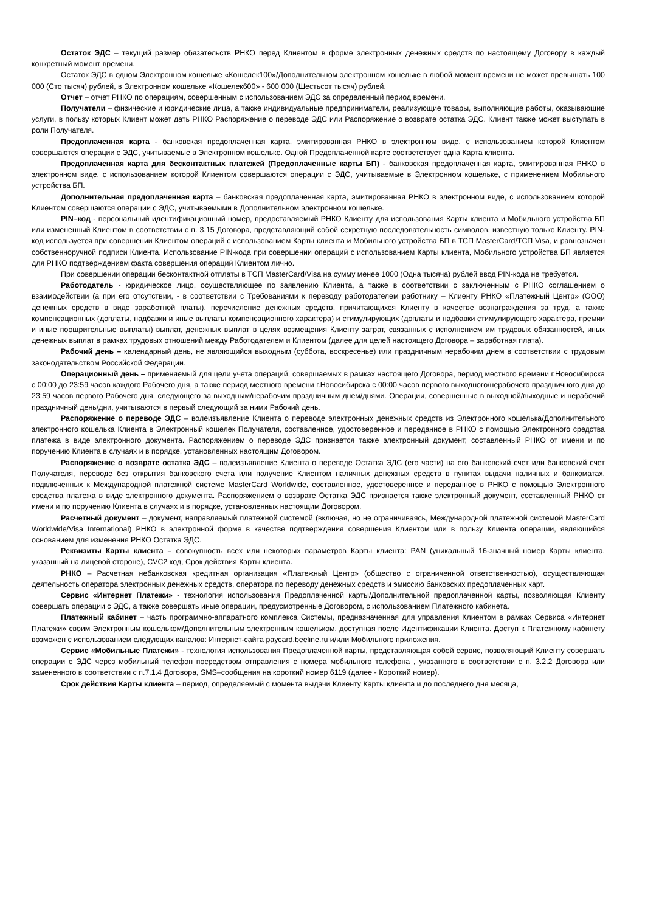Остаток ЭДС – текущий размер обязательств РНКО перед Клиентом в форме электронных денежных средств по настоящему Договору в каждый конкретный момент времени.
Остаток ЭДС в одном Электронном кошельке «Кошелек100»/Дополнительном электронном кошельке в любой момент времени не может превышать 100 000 (Сто тысяч) рублей, в Электронном кошельке «Кошелек600» - 600 000 (Шестьсот тысяч) рублей.
Отчет – отчет РНКО по операциям, совершенным с использованием ЭДС за определенный период времени.
Получатели – физические и юридические лица, а также индивидуальные предприниматели, реализующие товары, выполняющие работы, оказывающие услуги, в пользу которых Клиент может дать РНКО Распоряжение о переводе ЭДС или Распоряжение о возврате остатка ЭДС. Клиент также может выступать в роли Получателя.
Предоплаченная карта - банковская предоплаченная карта, эмитированная РНКО в электронном виде, с использованием которой Клиентом совершаются операции с ЭДС, учитываемые в Электронном кошельке. Одной Предоплаченной карте соответствует одна Карта клиента.
Предоплаченная карта для бесконтактных платежей (Предоплаченные карты БП) - банковская предоплаченная карта, эмитированная РНКО в электронном виде, с использованием которой Клиентом совершаются операции с ЭДС, учитываемые в Электронном кошельке, с применением Мобильного устройства БП.
Дополнительная предоплаченная карта – банковская предоплаченная карта, эмитированная РНКО в электронном виде, с использованием которой Клиентом совершаются операции с ЭДС, учитываемыми в Дополнительном электронном кошельке.
PIN–код - персональный идентификационный номер, предоставляемый РНКО Клиенту для использования Карты клиента и Мобильного устройства БП или измененный Клиентом в соответствии с п. 3.15 Договора, представляющий собой секретную последовательность символов, известную только Клиенту. PIN-код используется при совершении Клиентом операций с использованием Карты клиента и Мобильного устройства БП в ТСП MasterCard/ТСП Visa, и равнозначен собственноручной подписи Клиента. Использование PIN-кода при совершении операций с использованием Карты клиента, Мобильного устройства БП является для РНКО подтверждением факта совершения операций Клиентом лично.
При совершении операции бесконтактной отплаты в ТСП MasterCard/Visa на сумму менее 1000 (Одна тысяча) рублей ввод PIN-кода не требуется.
Работодатель - юридическое лицо, осуществляющее по заявлению Клиента, а также в соответствии с заключенным с РНКО соглашением о взаимодействии (а при его отсутствии, - в соответствии с Требованиями к переводу работодателем работнику – Клиенту РНКО «Платежный Центр» (ООО) денежных средств в виде заработной платы), перечисление денежных средств, причитающихся Клиенту в качестве вознаграждения за труд, а также компенсационных (доплаты, надбавки и иные выплаты компенсационного характера) и стимулирующих (доплаты и надбавки стимулирующего характера, премии и иные поощрительные выплаты) выплат, денежных выплат в целях возмещения Клиенту затрат, связанных с исполнением им трудовых обязанностей, иных денежных выплат в рамках трудовых отношений между Работодателем и Клиентом (далее для целей настоящего Договора – заработная плата).
Рабочий день – календарный день, не являющийся выходным (суббота, воскресенье) или праздничным нерабочим днем в соответствии с трудовым законодательством Российской Федерации.
Операционный день – применяемый для цели учета операций, совершаемых в рамках настоящего Договора, период местного времени г.Новосибирска с 00:00 до 23:59 часов каждого Рабочего дня, а также период местного времени г.Новосибирска с 00:00 часов первого выходного/нерабочего праздничного дня до 23:59 часов первого Рабочего дня, следующего за выходным/нерабочим праздничным днем/днями. Операции, совершенные в выходной/выходные и нерабочий праздничный день/дни, учитываются в первый следующий за ними Рабочий день.
Распоряжение о переводе ЭДС – волеизъявление Клиента о переводе электронных денежных средств из Электронного кошелька/Дополнительного электронного кошелька Клиента в Электронный кошелек Получателя, составленное, удостоверенное и переданное в РНКО с помощью Электронного средства платежа в виде электронного документа. Распоряжением о переводе ЭДС признается также электронный документ, составленный РНКО от имени и по поручению Клиента в случаях и в порядке, установленных настоящим Договором.
Распоряжение о возврате остатка ЭДС – волеизъявление Клиента о переводе Остатка ЭДС (его части) на его банковский счет или банковский счет Получателя, переводе без открытия банковского счета или получение Клиентом наличных денежных средств в пунктах выдачи наличных и банкоматах, подключенных к Международной платежной системе MasterCard Worldwide, составленное, удостоверенное и переданное в РНКО с помощью Электронного средства платежа в виде электронного документа. Распоряжением о возврате Остатка ЭДС признается также электронный документ, составленный РНКО от имени и по поручению Клиента в случаях и в порядке, установленных настоящим Договором.
Расчетный документ – документ, направляемый платежной системой (включая, но не ограничиваясь, Международной платежной системой MasterCard Worldwide/Visa International) РНКО в электронной форме в качестве подтверждения совершения Клиентом или в пользу Клиента операции, являющийся основанием для изменения РНКО Остатка ЭДС.
Реквизиты Карты клиента – совокупность всех или некоторых параметров Карты клиента: PAN (уникальный 16-значный номер Карты клиента, указанный на лицевой стороне), CVC2 код, Срок действия Карты клиента.
РНКО – Расчетная небанковская кредитная организация «Платежный Центр» (общество с ограниченной ответственностью), осуществляющая деятельность оператора электронных денежных средств, оператора по переводу денежных средств и эмиссию банковских предоплаченных карт.
Сервис «Интернет Платежи» - технология использования Предоплаченной карты/Дополнительной предоплаченной карты, позволяющая Клиенту совершать операции с ЭДС, а также совершать иные операции, предусмотренные Договором, с использованием Платежного кабинета.
Платежный кабинет – часть программно-аппаратного комплекса Системы, предназначенная для управления Клиентом в рамках Сервиса «Интернет Платежи» своим Электронным кошельком/Дополнительным электронным кошельком, доступная после Идентификации Клиента. Доступ к Платежному кабинету возможен с использованием следующих каналов: Интернет-сайта paycard.beeline.ru и/или Мобильного приложения.
Сервис «Мобильные Платежи» - технология использования Предоплаченной карты, представляющая собой сервис, позволяющий Клиенту совершать операции с ЭДС через мобильный телефон посредством отправления с номера мобильного телефона , указанного в соответствии с п. 3.2.2 Договора или замененного в соответствии с п.7.1.4 Договора, SMS–сообщения на короткий номер 6119 (далее - Короткий номер).
Срок действия Карты клиента – период, определяемый с момента выдачи Клиенту Карты клиента и до последнего дня месяца,